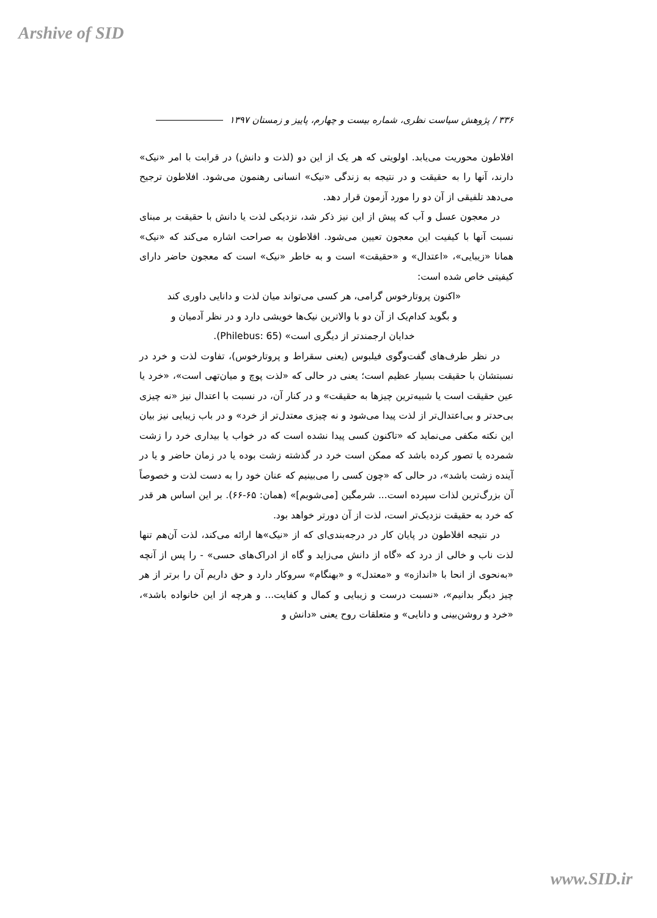Arshive of SID
۳۳۶ / پژوهش سیاست نظری، شماره بیست و چهارم، پاییز و زمستان ۱۳۹۷
افلاطون محوریت می‌یابد. اولویتی که هر یک از این دو (لذت و دانش) در قرابت با امر «نیک» دارند، آنها را به حقیقت و در نتیجه به زندگی «نیک» انسانی رهنمون می‌شود. افلاطون ترجیح می‌دهد تلفیقی از آن دو را مورد آزمون قرار دهد.
در معجون عسل و آب که پیش از این نیز ذکر شد، نزدیکی لذت یا دانش با حقیقت بر مبنای نسبت آنها با کیفیت این معجون تعیین می‌شود. افلاطون به صراحت اشاره می‌کند که «نیک» همانا «زیبایی»، «اعتدال» و «حقیقت» است و به خاطر «نیک» است که معجون حاضر دارای کیفیتی خاص شده است:
«اکنون پروتارخوس گرامی، هر کسی می‌تواند میان لذت و دانایی داوری کند و بگوید کدام‌یک از آن دو با والاترین نیک‌ها خویشی دارد و در نظر آدمیان و خدایان ارجمندتر از دیگری است» (Philebus: 65).
در نظر طرف‌های گفت‌وگوی فیلبوس (یعنی سقراط و پروتارخوس)، تفاوت لذت و خرد در نسبتشان با حقیقت بسیار عظیم است؛ یعنی در حالی که «لذت پوچ و میان‌تهی است»، «خرد یا عین حقیقت است یا شبیه‌ترین چیزها به حقیقت» و در کنار آن، در نسبت با اعتدال نیز «نه چیزی بی‌حدتر و بی‌اعتدال‌تر از لذت پیدا می‌شود و نه چیزی معتدل‌تر از خرد» و در باب زیبایی نیز بیان این نکته مکفی می‌نماید که «تاکنون کسی پیدا نشده است که در خواب یا بیداری خرد را زشت شمرده یا تصور کرده باشد که ممکن است خرد در گذشته زشت بوده یا در زمان حاضر و یا در آینده زشت باشد»، در حالی که «چون کسی را می‌بینیم که عنان خود را به دست لذت و خصوصاً آن بزرگ‌ترین لذات سپرده است... شرمگین [می‌شویم]» (همان: ۶۵-۶۶). بر این اساس هر قدر که خرد به حقیقت نزدیک‌تر است، لذت از آن دورتر خواهد بود.
در نتیجه افلاطون در پایان کار در درجه‌بندی‌ای که از «نیک»ها ارائه می‌کند، لذت آن‌هم تنها لذت ناب و خالی از درد که «گاه از دانش می‌زاید و گاه از ادراک‌های حسی» - را پس از آنچه «به‌نحوی از انحا با «اندازه» و «معتدل» و «بهنگام» سروکار دارد و حق داریم آن را برتر از هر چیز دیگر بدانیم»، «نسبت درست و زیبایی و کمال و کفایت... و هرچه از این خانواده باشد»، «خرد و روشن‌بینی و دانایی» و متعلقات روح یعنی «دانش و
www.SID.ir